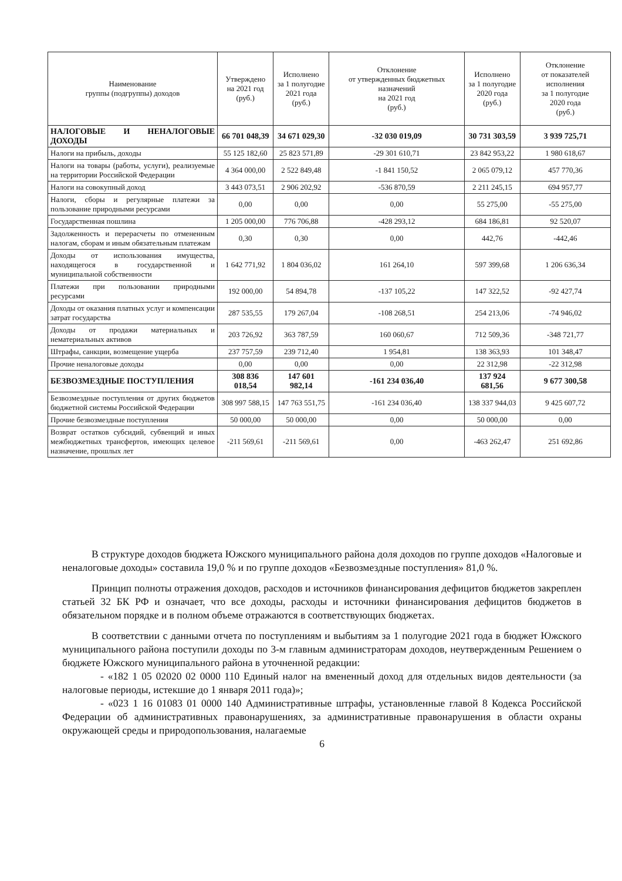| Наименование группы (подгруппы) доходов | Утверждено на 2021 год (руб.) | Исполнено за 1 полугодие 2021 года (руб.) | Отклонение от утвержденных бюджетных назначений на 2021 год (руб.) | Исполнено за 1 полугодие 2020 года (руб.) | Отклонение от показателей исполнения за 1 полугодие 2020 года (руб.) |
| --- | --- | --- | --- | --- | --- |
| НАЛОГОВЫЕ И НЕНАЛОГОВЫЕ ДОХОДЫ | 66 701 048,39 | 34 671 029,30 | -32 030 019,09 | 30 731 303,59 | 3 939 725,71 |
| Налоги на прибыль, доходы | 55 125 182,60 | 25 823 571,89 | -29 301 610,71 | 23 842 953,22 | 1 980 618,67 |
| Налоги на товары (работы, услуги), реализуемые на территории Российской Федерации | 4 364 000,00 | 2 522 849,48 | -1 841 150,52 | 2 065 079,12 | 457 770,36 |
| Налоги на совокупный доход | 3 443 073,51 | 2 906 202,92 | -536 870,59 | 2 211 245,15 | 694 957,77 |
| Налоги, сборы и регулярные платежи за пользование природными ресурсами | 0,00 | 0,00 | 0,00 | 55 275,00 | -55 275,00 |
| Государственная пошлина | 1 205 000,00 | 776 706,88 | -428 293,12 | 684 186,81 | 92 520,07 |
| Задолженность и перерасчеты по отмененным налогам, сборам и иным обязательным платежам | 0,30 | 0,30 | 0,00 | 442,76 | -442,46 |
| Доходы от использования имущества, находящегося в государственной и муниципальной собственности | 1 642 771,92 | 1 804 036,02 | 161 264,10 | 597 399,68 | 1 206 636,34 |
| Платежи при пользовании природными ресурсами | 192 000,00 | 54 894,78 | -137 105,22 | 147 322,52 | -92 427,74 |
| Доходы от оказания платных услуг и компенсации затрат государства | 287 535,55 | 179 267,04 | -108 268,51 | 254 213,06 | -74 946,02 |
| Доходы от продажи материальных и нематериальных активов | 203 726,92 | 363 787,59 | 160 060,67 | 712 509,36 | -348 721,77 |
| Штрафы, санкции, возмещение ущерба | 237 757,59 | 239 712,40 | 1 954,81 | 138 363,93 | 101 348,47 |
| Прочие неналоговые доходы | 0,00 | 0,00 | 0,00 | 22 312,98 | -22 312,98 |
| БЕЗВОЗМЕЗДНЫЕ ПОСТУПЛЕНИЯ | 308 836 018,54 | 147 601 982,14 | -161 234 036,40 | 137 924 681,56 | 9 677 300,58 |
| Безвозмездные поступления от других бюджетов бюджетной системы Российской Федерации | 308 997 588,15 | 147 763 551,75 | -161 234 036,40 | 138 337 944,03 | 9 425 607,72 |
| Прочие безвозмездные поступления | 50 000,00 | 50 000,00 | 0,00 | 50 000,00 | 0,00 |
| Возврат остатков субсидий, субвенций и иных межбюджетных трансфертов, имеющих целевое назначение, прошлых лет | -211 569,61 | -211 569,61 | 0,00 | -463 262,47 | 251 692,86 |
В структуре доходов бюджета Южского муниципального района доля доходов по группе доходов «Налоговые и неналоговые доходы» составила 19,0 % и по группе доходов «Безвозмездные поступления» 81,0 %.
Принцип полноты отражения доходов, расходов и источников финансирования дефицитов бюджетов закреплен статьей 32 БК РФ и означает, что все доходы, расходы и источники финансирования дефицитов бюджетов в обязательном порядке и в полном объеме отражаются в соответствующих бюджетах.
В соответствии с данными отчета по поступлениям и выбытиям за 1 полугодие 2021 года в бюджет Южского муниципального района поступили доходы по 3-м главным администраторам доходов, неутвержденным Решением о бюджете Южского муниципального района в уточненной редакции:
- «182 1 05 02020 02 0000 110 Единый налог на вмененный доход для отдельных видов деятельности (за налоговые периоды, истекшие до 1 января 2011 года)»;
- «023 1 16 01083 01 0000 140 Административные штрафы, установленные главой 8 Кодекса Российской Федерации об административных правонарушениях, за административные правонарушения в области охраны окружающей среды и природопользования, налагаемые
6